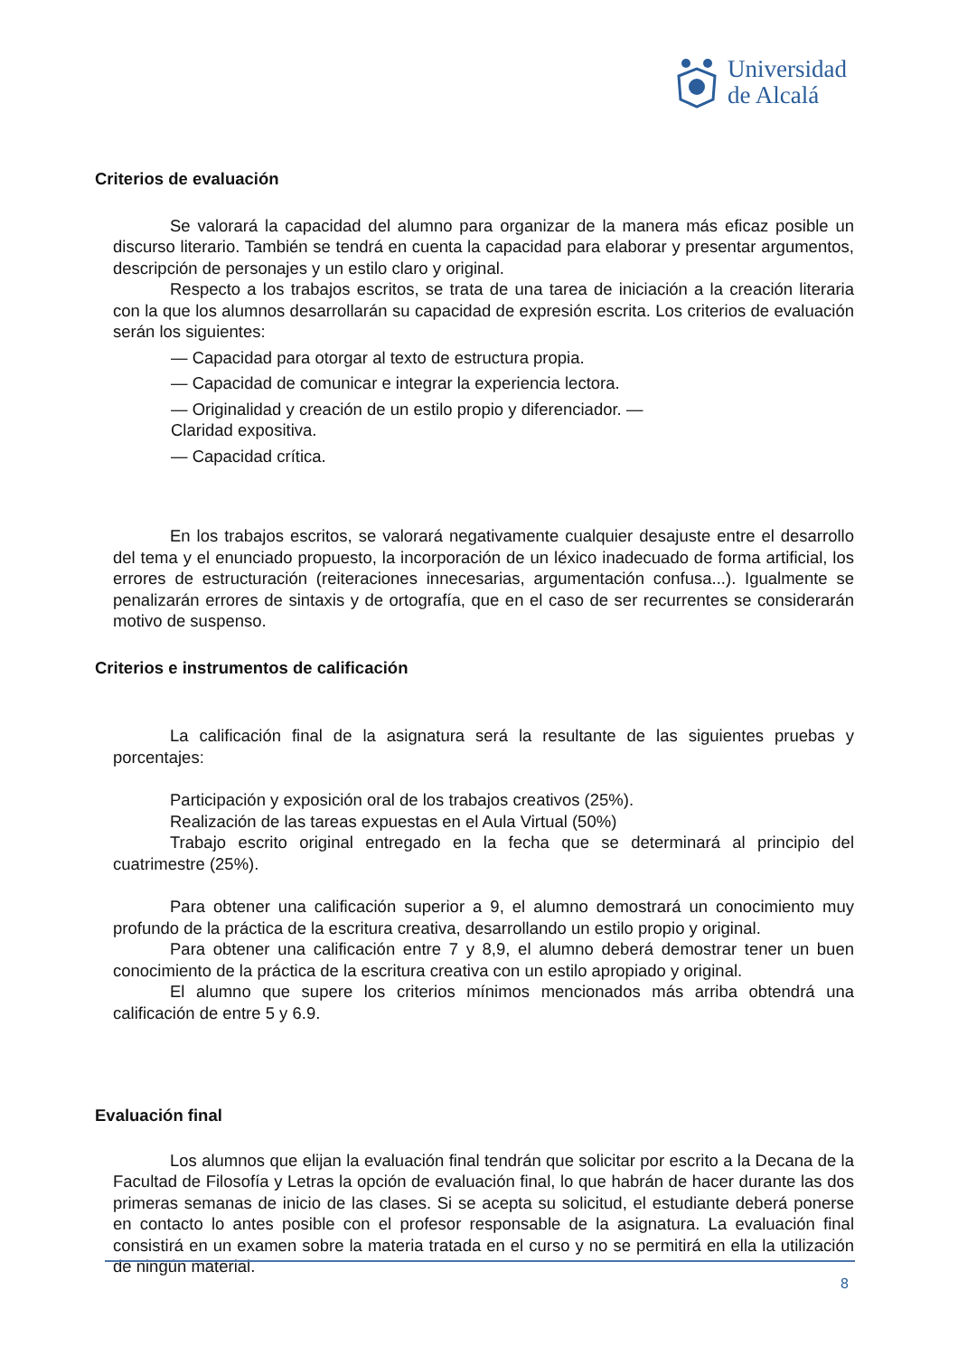Universidad
de Alcalá
Criterios de evaluación
Se valorará la capacidad del alumno para organizar de la manera más eficaz posible un discurso literario. También se tendrá en cuenta la capacidad para elaborar y presentar argumentos, descripción de personajes y un estilo claro y original.
Respecto a los trabajos escritos, se trata de una tarea de iniciación a la creación literaria con la que los alumnos desarrollarán su capacidad de expresión escrita. Los criterios de evaluación serán los siguientes:
— Capacidad para otorgar al texto de estructura propia.
— Capacidad de comunicar e integrar la experiencia lectora.
— Originalidad y creación de un estilo propio y diferenciador. —
Claridad expositiva.
— Capacidad crítica.
En los trabajos escritos, se valorará negativamente cualquier desajuste entre el desarrollo del tema y el enunciado propuesto, la incorporación de un léxico inadecuado de forma artificial, los errores de estructuración (reiteraciones innecesarias, argumentación confusa...). Igualmente se penalizarán errores de sintaxis y de ortografía, que en el caso de ser recurrentes se considerarán motivo de suspenso.
Criterios e instrumentos de calificación
La calificación final de la asignatura será la resultante de las siguientes pruebas y porcentajes:
Participación y exposición oral de los trabajos creativos (25%).
Realización de las tareas expuestas en el Aula Virtual (50%)
Trabajo escrito original entregado en la fecha que se determinará al principio del cuatrimestre (25%).
Para obtener una calificación superior a 9, el alumno demostrará un conocimiento muy profundo de la práctica de la escritura creativa, desarrollando un estilo propio y original.
Para obtener una calificación entre 7 y 8,9, el alumno deberá demostrar tener un buen conocimiento de la práctica de la escritura creativa con un estilo apropiado y original.
El alumno que supere los criterios mínimos mencionados más arriba obtendrá una calificación de entre 5 y 6.9.
Evaluación final
Los alumnos que elijan la evaluación final tendrán que solicitar por escrito a la Decana de la Facultad de Filosofía y Letras la opción de evaluación final, lo que habrán de hacer durante las dos primeras semanas de inicio de las clases. Si se acepta su solicitud, el estudiante deberá ponerse en contacto lo antes posible con el profesor responsable de la asignatura. La evaluación final consistirá en un examen sobre la materia tratada en el curso y no se permitirá en ella la utilización de ningún material.
8